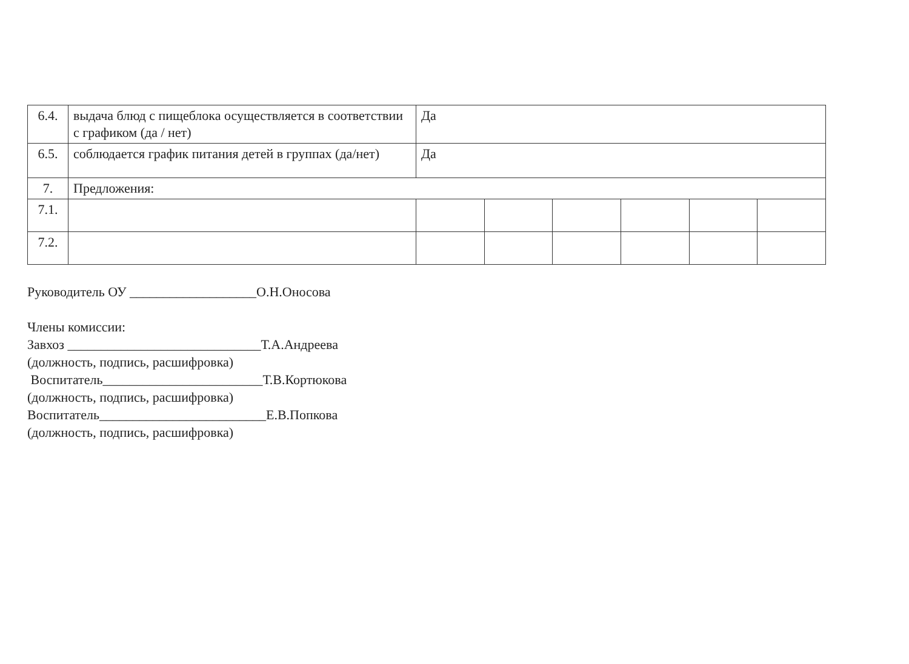| 6.4. | выдача блюд с пищеблока осуществляется в соответствии с графиком (да / нет) | Да | | | | | |
| 6.5. | соблюдается график питания детей в группах (да/нет) | Да | | | | | |
| 7. | Предложения: | | | | | | |
| 7.1. | | | | | | | |
| 7.2. | | | | | | | |
Руководитель ОУ ___________________О.Н.Оносова
Члены комиссии:
Завхоз _____________________________Т.А.Андреева
(должность, подпись, расшифровка)
Воспитатель________________________Т.В.Кортюкова
(должность, подпись, расшифровка)
Воспитатель_________________________Е.В.Попкова
(должность, подпись, расшифровка)